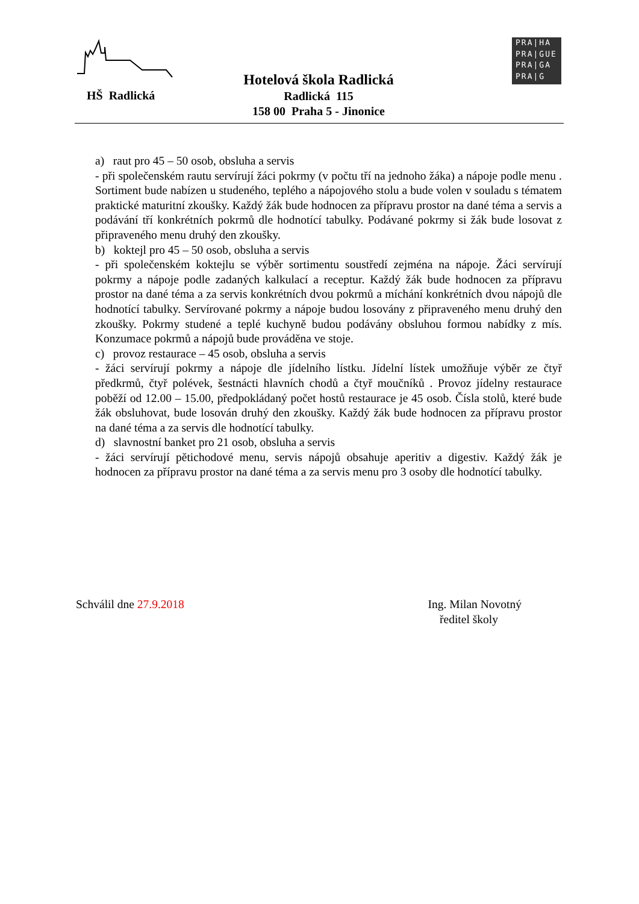HŠ Radlická
Hotelová škola Radlická
Radlická 115
158 00 Praha 5 - Jinonice
PRA|HA
PRA|GUE
PRA|GA
PRA|G
a) raut pro 45 – 50 osob, obsluha a servis
- při společenském rautu servírují žáci pokrmy (v počtu tří na jednoho žáka) a nápoje podle menu . Sortiment bude nabízen u studeného, teplého a nápojového stolu a bude volen v souladu s tématem praktické maturitní zkoušky. Každý žák bude hodnocen za přípravu prostor na dané téma a servis a podávání tří konkrétních pokrmů dle hodnotící tabulky. Podávané pokrmy si žák bude losovat z připraveného menu druhý den zkoušky.
b) koktejl pro 45 – 50 osob, obsluha a servis
- při společenském koktejlu se výběr sortimentu soustředí zejména na nápoje. Žáci servírují pokrmy a nápoje podle zadaných kalkulací a receptur. Každý žák bude hodnocen za přípravu prostor na dané téma a za servis konkrétních dvou pokrmů a míchání konkrétních dvou nápojů dle hodnotící tabulky. Servírované pokrmy a nápoje budou losovány z připraveného menu druhý den zkoušky. Pokrmy studené a teplé kuchyně budou podávány obsluhou formou nabídky z mís. Konzumace pokrmů a nápojů bude prováděna ve stoje.
c) provoz restaurace – 45 osob, obsluha a servis
- žáci servírují pokrmy a nápoje dle jídelního lístku. Jídelní lístek umožňuje výběr ze čtyř předkrmů, čtyř polévek, šestnácti hlavních chodů a čtyř moučníků . Provoz jídelny restaurace poběží od 12.00 – 15.00, předpokládaný počet hostů restaurace je 45 osob. Čísla stolů, které bude žák obsluhovat, bude losován druhý den zkoušky. Každý žák bude hodnocen za přípravu prostor na dané téma a za servis dle hodnotící tabulky.
d) slavnostní banket pro 21 osob, obsluha a servis
- žáci servírují pětichodové menu, servis nápojů obsahuje aperitiv a digestiv. Každý žák je hodnocen za přípravu prostor na dané téma a za servis menu pro 3 osoby dle hodnotící tabulky.
Schválil dne 27.9.2018 Ing. Milan Novotný
ředitel školy